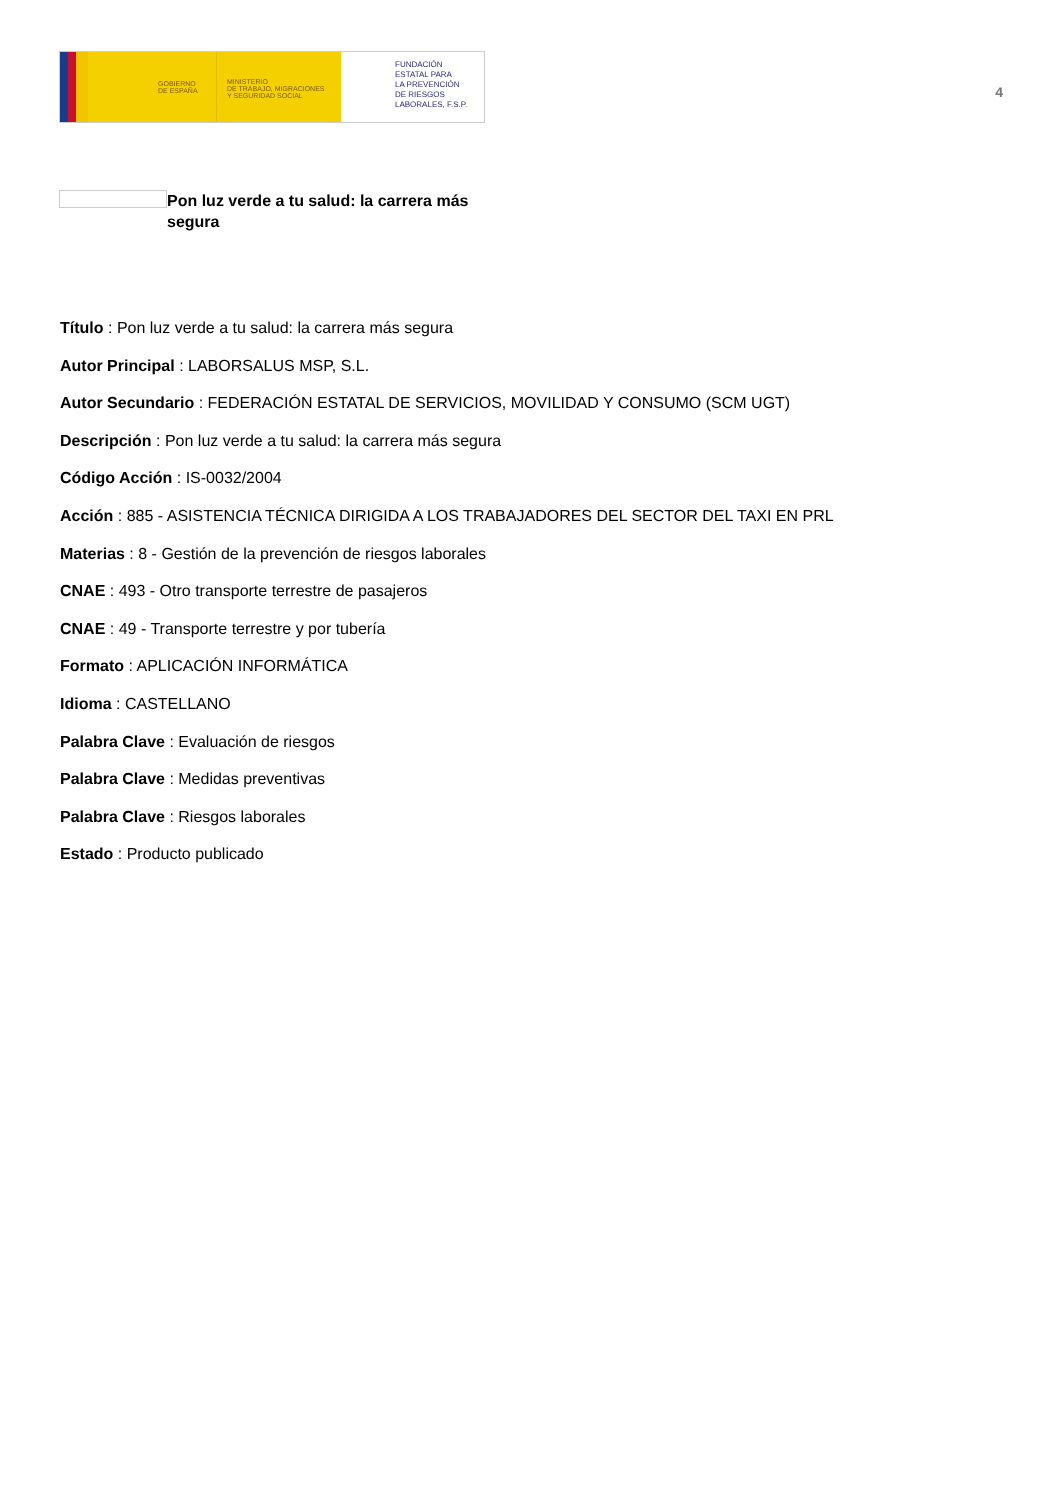GOBIERNO
DE ESPAÑA
MINISTERIO
DE TRABAJO, MIGRACIONES
Y SEGURIDAD SOCIAL
FUNDACIÓN
ESTATAL PARA
LA PREVENCIÓN
DE RIESGOS
LABORALES, F.S.P.
4
Pon luz verde a tu salud: la carrera más segura
Título : Pon luz verde a tu salud: la carrera más segura
Autor Principal : LABORSALUS MSP, S.L.
Autor Secundario : FEDERACIÓN ESTATAL DE SERVICIOS, MOVILIDAD Y CONSUMO (SCM UGT)
Descripción : Pon luz verde a tu salud: la carrera más segura
Código Acción : IS-0032/2004
Acción : 885 - ASISTENCIA TÉCNICA DIRIGIDA A LOS TRABAJADORES DEL SECTOR DEL TAXI EN PRL
Materias : 8 - Gestión de la prevención de riesgos laborales
CNAE : 493 - Otro transporte terrestre de pasajeros
CNAE : 49 - Transporte terrestre y por tubería
Formato : APLICACIÓN INFORMÁTICA
Idioma : CASTELLANO
Palabra Clave : Evaluación de riesgos
Palabra Clave : Medidas preventivas
Palabra Clave : Riesgos laborales
Estado : Producto publicado